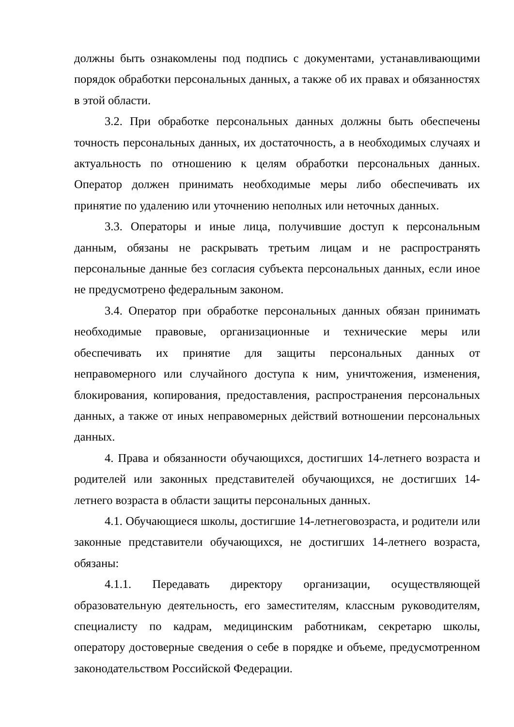должны быть ознакомлены под подпись с документами, устанавливающими порядок обработки персональных данных, а также об их правах и обязанностях в этой области.
3.2. При обработке персональных данных должны быть обеспечены точность персональных данных, их достаточность, а в необходимых случаях и актуальность по отношению к целям обработки персональных данных. Оператор должен принимать необходимые меры либо обеспечивать их принятие по удалению или уточнению неполных или неточных данных.
3.3. Операторы и иные лица, получившие доступ к персональным данным, обязаны не раскрывать третьим лицам и не распространять персональные данные без согласия субъекта персональных данных, если иное не предусмотрено федеральным законом.
3.4. Оператор при обработке персональных данных обязан принимать необходимые правовые, организационные и технические меры или обеспечивать их принятие для защиты персональных данных от неправомерного или случайного доступа к ним, уничтожения, изменения, блокирования, копирования, предоставления, распространения персональных данных, а также от иных неправомерных действий вотношении персональных данных.
4. Права и обязанности обучающихся, достигших 14-летнего возраста и родителей или законных представителей обучающихся, не достигших 14-летнего возраста в области защиты персональных данных.
4.1. Обучающиеся школы, достигшие 14-летнеговозраста, и родители или законные представители обучающихся, не достигших 14-летнего возраста, обязаны:
4.1.1. Передавать директору организации, осуществляющей образовательную деятельность, его заместителям, классным руководителям, специалисту по кадрам, медицинским работникам, секретарю школы, оператору достоверные сведения о себе в порядке и объеме, предусмотренном законодательством Российской Федерации.